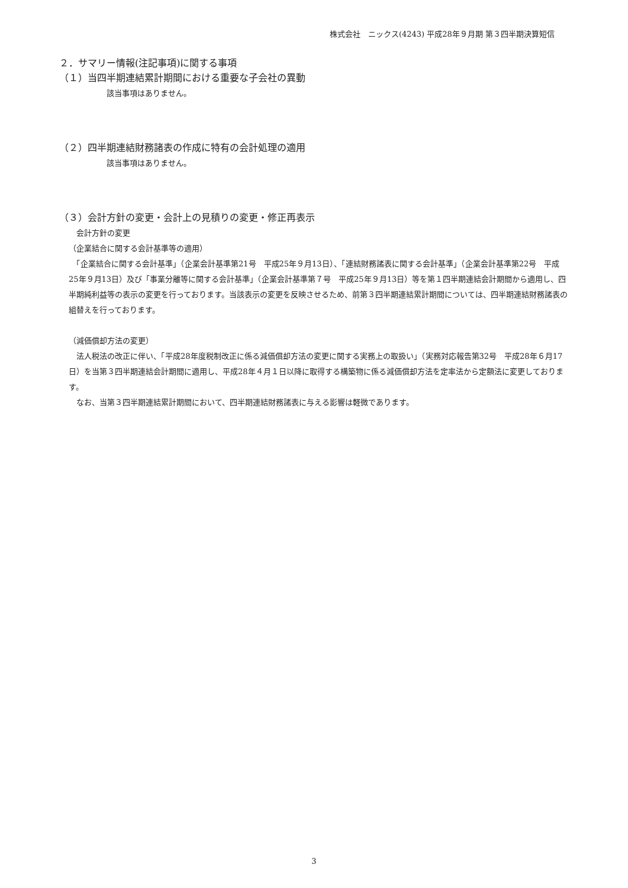株式会社　ニックス(4243) 平成28年９月期 第３四半期決算短信
２．サマリー情報(注記事項)に関する事項
（１）当四半期連結累計期間における重要な子会社の異動
該当事項はありません。
（２）四半期連結財務諸表の作成に特有の会計処理の適用
該当事項はありません。
（３）会計方針の変更・会計上の見積りの変更・修正再表示
　会計方針の変更
（企業結合に関する会計基準等の適用）
　「企業結合に関する会計基準」（企業会計基準第21号　平成25年９月13日）、「連結財務諸表に関する会計基準」（企業会計基準第22号　平成25年９月13日）及び「事業分離等に関する会計基準」（企業会計基準第７号　平成25年９月13日）等を第１四半期連結会計期間から適用し、四半期純利益等の表示の変更を行っております。当該表示の変更を反映させるため、前第３四半期連結累計期間については、四半期連結財務諸表の組替えを行っております。
（減価償却方法の変更）
　法人税法の改正に伴い、「平成28年度税制改正に係る減価償却方法の変更に関する実務上の取扱い」（実務対応報告第32号　平成28年６月17日）を当第３四半期連結会計期間に適用し、平成28年４月１日以降に取得する構築物に係る減価償却方法を定率法から定額法に変更しております。
　なお、当第３四半期連結累計期間において、四半期連結財務諸表に与える影響は軽微であります。
3